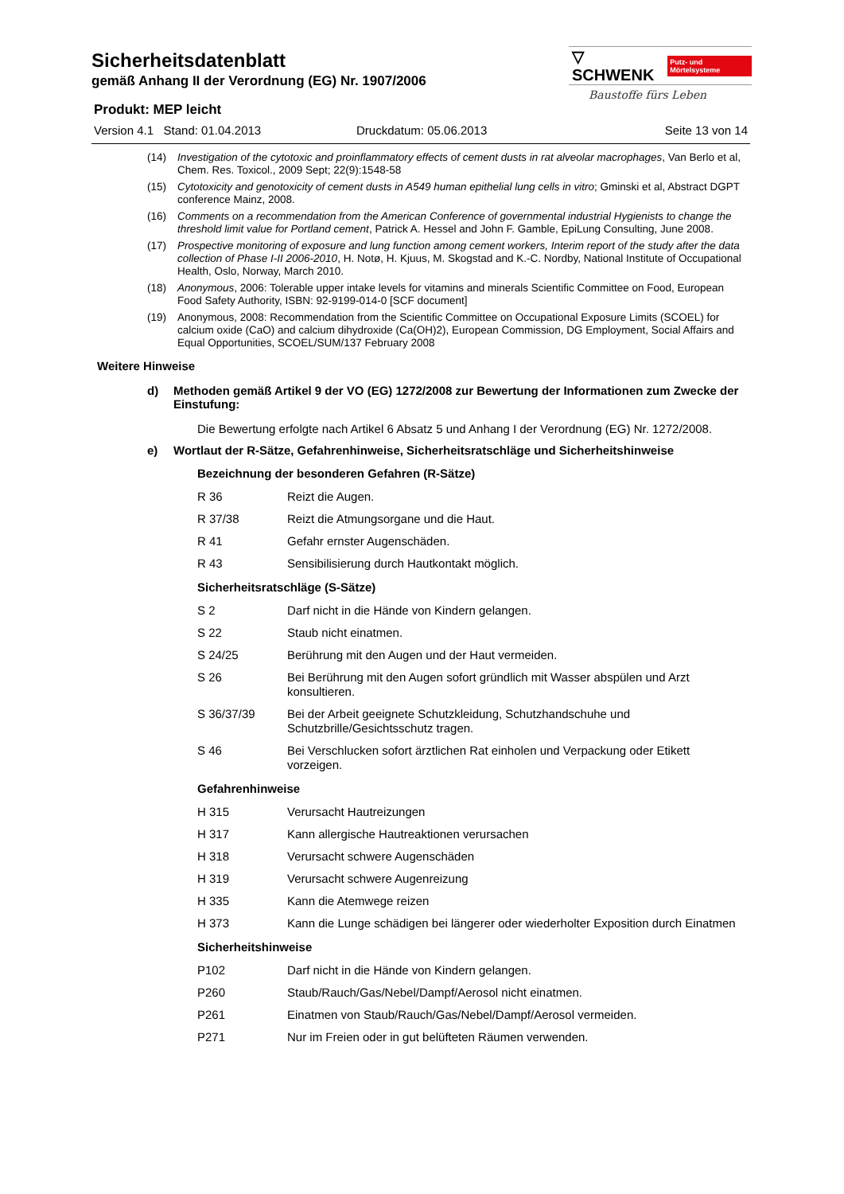Sicherheitsdatenblatt
gemäß Anhang II der Verordnung (EG) Nr. 1907/2006
▽ SCHWENK Putz- und Mörtelsysteme
Baustoffe fürs Leben
Produkt: MEP leicht
Version 4.1 Stand: 01.04.2013 Druckdatum: 05.06.2013 Seite 13 von 14
(14) Investigation of the cytotoxic and proinflammatory effects of cement dusts in rat alveolar macrophages, Van Berlo et al, Chem. Res. Toxicol., 2009 Sept; 22(9):1548-58
(15) Cytotoxicity and genotoxicity of cement dusts in A549 human epithelial lung cells in vitro; Gminski et al, Abstract DGPT conference Mainz, 2008.
(16) Comments on a recommendation from the American Conference of governmental industrial Hygienists to change the threshold limit value for Portland cement, Patrick A. Hessel and John F. Gamble, EpiLung Consulting, June 2008.
(17) Prospective monitoring of exposure and lung function among cement workers, Interim report of the study after the data collection of Phase I-II 2006-2010, H. Notø, H. Kjuus, M. Skogstad and K.-C. Nordby, National Institute of Occupational Health, Oslo, Norway, March 2010.
(18) Anonymous, 2006: Tolerable upper intake levels for vitamins and minerals Scientific Committee on Food, European Food Safety Authority, ISBN: 92-9199-014-0 [SCF document]
(19) Anonymous, 2008: Recommendation from the Scientific Committee on Occupational Exposure Limits (SCOEL) for calcium oxide (CaO) and calcium dihydroxide (Ca(OH)2), European Commission, DG Employment, Social Affairs and Equal Opportunities, SCOEL/SUM/137 February 2008
Weitere Hinweise
d) Methoden gemäß Artikel 9 der VO (EG) 1272/2008 zur Bewertung der Informationen zum Zwecke der Einstufung:
Die Bewertung erfolgte nach Artikel 6 Absatz 5 und Anhang I der Verordnung (EG) Nr. 1272/2008.
e) Wortlaut der R-Sätze, Gefahrenhinweise, Sicherheitsratschläge und Sicherheitshinweise
Bezeichnung der besonderen Gefahren (R-Sätze)
R 36 Reizt die Augen.
R 37/38 Reizt die Atmungsorgane und die Haut.
R 41 Gefahr ernster Augenschäden.
R 43 Sensibilisierung durch Hautkontakt möglich.
Sicherheitsratschläge (S-Sätze)
S 2 Darf nicht in die Hände von Kindern gelangen.
S 22 Staub nicht einatmen.
S 24/25 Berührung mit den Augen und der Haut vermeiden.
S 26 Bei Berührung mit den Augen sofort gründlich mit Wasser abspülen und Arzt konsultieren.
S 36/37/39 Bei der Arbeit geeignete Schutzkleidung, Schutzhandschuhe und Schutzbrille/Gesichtsschutz tragen.
S 46 Bei Verschlucken sofort ärztlichen Rat einholen und Verpackung oder Etikett vorzeigen.
Gefahrenhinweise
H 315 Verursacht Hautreizungen
H 317 Kann allergische Hautreaktionen verursachen
H 318 Verursacht schwere Augenschäden
H 319 Verursacht schwere Augenreizung
H 335 Kann die Atemwege reizen
H 373 Kann die Lunge schädigen bei längerer oder wiederholter Exposition durch Einatmen
Sicherheitshinweise
P102 Darf nicht in die Hände von Kindern gelangen.
P260 Staub/Rauch/Gas/Nebel/Dampf/Aerosol nicht einatmen.
P261 Einatmen von Staub/Rauch/Gas/Nebel/Dampf/Aerosol vermeiden.
P271 Nur im Freien oder in gut belüfteten Räumen verwenden.